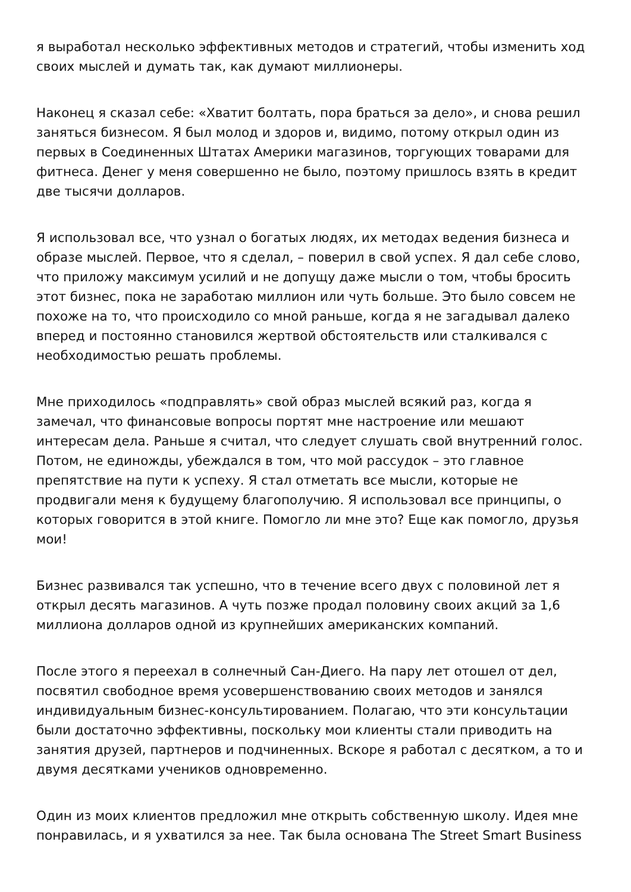я выработал несколько эффективных методов и стратегий, чтобы изменить ход своих мыслей и думать так, как думают миллионеры.
Наконец я сказал себе: «Хватит болтать, пора браться за дело», и снова решил заняться бизнесом. Я был молод и здоров и, видимо, потому открыл один из первых в Соединенных Штатах Америки магазинов, торгующих товарами для фитнеса. Денег у меня совершенно не было, поэтому пришлось взять в кредит две тысячи долларов.
Я использовал все, что узнал о богатых людях, их методах ведения бизнеса и образе мыслей. Первое, что я сделал, – поверил в свой успех. Я дал себе слово, что приложу максимум усилий и не допущу даже мысли о том, чтобы бросить этот бизнес, пока не заработаю миллион или чуть больше. Это было совсем не похоже на то, что происходило со мной раньше, когда я не загадывал далеко вперед и постоянно становился жертвой обстоятельств или сталкивался с необходимостью решать проблемы.
Мне приходилось «подправлять» свой образ мыслей всякий раз, когда я замечал, что финансовые вопросы портят мне настроение или мешают интересам дела. Раньше я считал, что следует слушать свой внутренний голос. Потом, не единожды, убеждался в том, что мой рассудок – это главное препятствие на пути к успеху. Я стал отметать все мысли, которые не продвигали меня к будущему благополучию. Я использовал все принципы, о которых говорится в этой книге. Помогло ли мне это? Еще как помогло, друзья мои!
Бизнес развивался так успешно, что в течение всего двух с половиной лет я открыл десять магазинов. А чуть позже продал половину своих акций за 1,6 миллиона долларов одной из крупнейших американских компаний.
После этого я переехал в солнечный Сан-Диего. На пару лет отошел от дел, посвятил свободное время усовершенствованию своих методов и занялся индивидуальным бизнес-консультированием. Полагаю, что эти консультации были достаточно эффективны, поскольку мои клиенты стали приводить на занятия друзей, партнеров и подчиненных. Вскоре я работал с десятком, а то и двумя десятками учеников одновременно.
Один из моих клиентов предложил мне открыть собственную школу. Идея мне понравилась, и я ухватился за нее. Так была основана The Street Smart Business